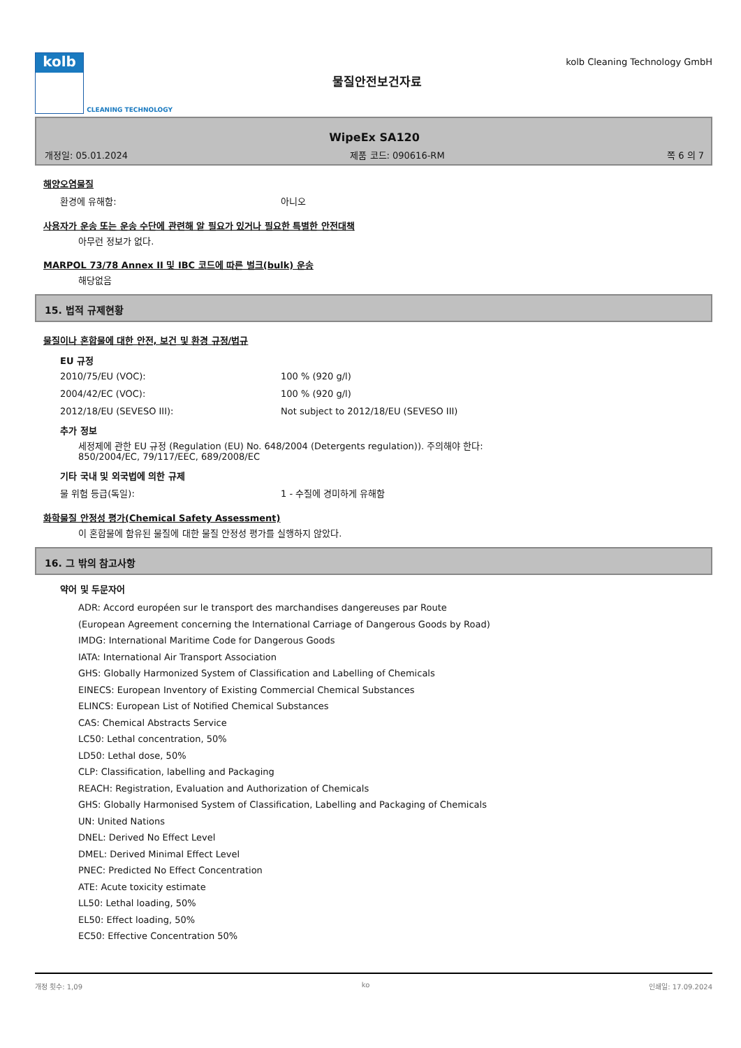kolb
CLEANING TECHNOLOGY
물질안전보건자료
kolb Cleaning Technology GmbH
WipeEx SA120
개정일: 05.01.2024 제품 코드: 090616-RM 쪽 6 의 7
해양오염물질
환경에 유해함: 아니오
사용자가 운송 또는 운송 수단에 관련해 알 필요가 있거나 필요한 특별한 안전대책
아무런 정보가 없다.
MARPOL 73/78 Annex II 및 IBC 코드에 따른 벌크(bulk) 운송
해당없음
15. 법적 규제현황
물질이나 혼합물에 대한 안전, 보건 및 환경 규정/법규
EU 규정
2010/75/EU (VOC): 100 % (920 g/l)
2004/42/EC (VOC): 100 % (920 g/l)
2012/18/EU (SEVESO III): Not subject to 2012/18/EU (SEVESO III)
추가 정보
세정제에 관한 EU 규정 (Regulation (EU) No. 648/2004 (Detergents regulation)). 주의해야 한다:
850/2004/EC, 79/117/EEC, 689/2008/EC
기타 국내 및 외국법에 의한 규제
물 위험 등급(독일): 1 - 수질에 경미하게 유해함
화학물질 안정성 평가(Chemical Safety Assessment)
이 혼합물에 함유된 물질에 대한 물질 안정성 평가를 실행하지 않았다.
16. 그 밖의 참고사항
약어 및 두문자어
ADR: Accord européen sur le transport des marchandises dangereuses par Route
(European Agreement concerning the International Carriage of Dangerous Goods by Road)
IMDG: International Maritime Code for Dangerous Goods
IATA: International Air Transport Association
GHS: Globally Harmonized System of Classification and Labelling of Chemicals
EINECS: European Inventory of Existing Commercial Chemical Substances
ELINCS: European List of Notified Chemical Substances
CAS: Chemical Abstracts Service
LC50: Lethal concentration, 50%
LD50: Lethal dose, 50%
CLP: Classification, labelling and Packaging
REACH: Registration, Evaluation and Authorization of Chemicals
GHS: Globally Harmonised System of Classification, Labelling and Packaging of Chemicals
UN: United Nations
DNEL: Derived No Effect Level
DMEL: Derived Minimal Effect Level
PNEC: Predicted No Effect Concentration
ATE: Acute toxicity estimate
LL50: Lethal loading, 50%
EL50: Effect loading, 50%
EC50: Effective Concentration 50%
개정 횟수: 1,09 ko 인쇄일: 17.09.2024